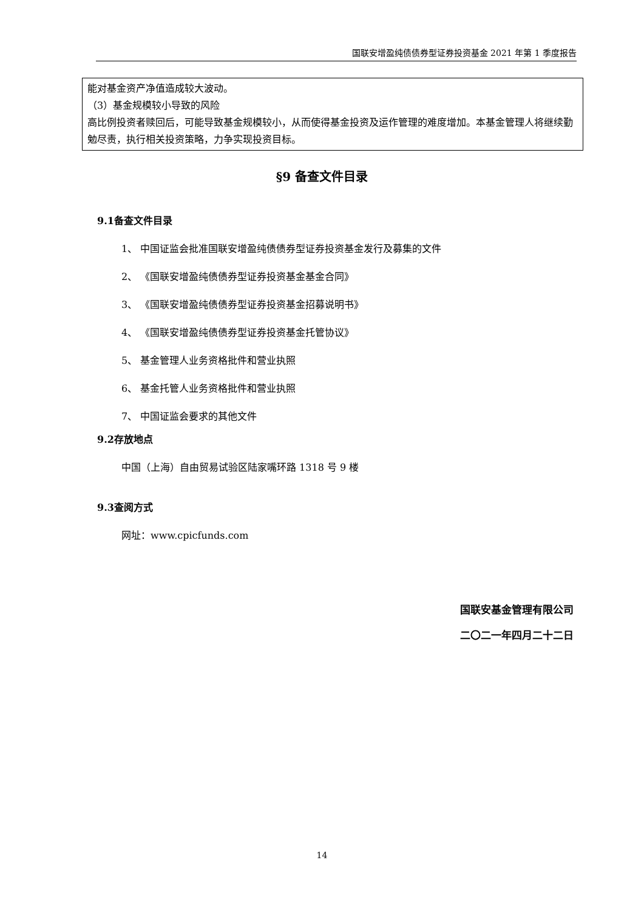国联安增盈纯债债券型证券投资基金 2021 年第 1 季度报告
能对基金资产净值造成较大波动。
（3）基金规模较小导致的风险
高比例投资者赎回后，可能导致基金规模较小，从而使得基金投资及运作管理的难度增加。本基金管理人将继续勤勉尽责，执行相关投资策略，力争实现投资目标。
§9 备查文件目录
9.1备查文件目录
1、 中国证监会批准国联安增盈纯债债券型证券投资基金发行及募集的文件
2、 《国联安增盈纯债债券型证券投资基金基金合同》
3、 《国联安增盈纯债债券型证券投资基金招募说明书》
4、 《国联安增盈纯债债券型证券投资基金托管协议》
5、 基金管理人业务资格批件和营业执照
6、 基金托管人业务资格批件和营业执照
7、 中国证监会要求的其他文件
9.2存放地点
中国（上海）自由贸易试验区陆家嘴环路 1318 号 9 楼
9.3查阅方式
网址：www.cpicfunds.com
国联安基金管理有限公司
二〇二一年四月二十二日
14